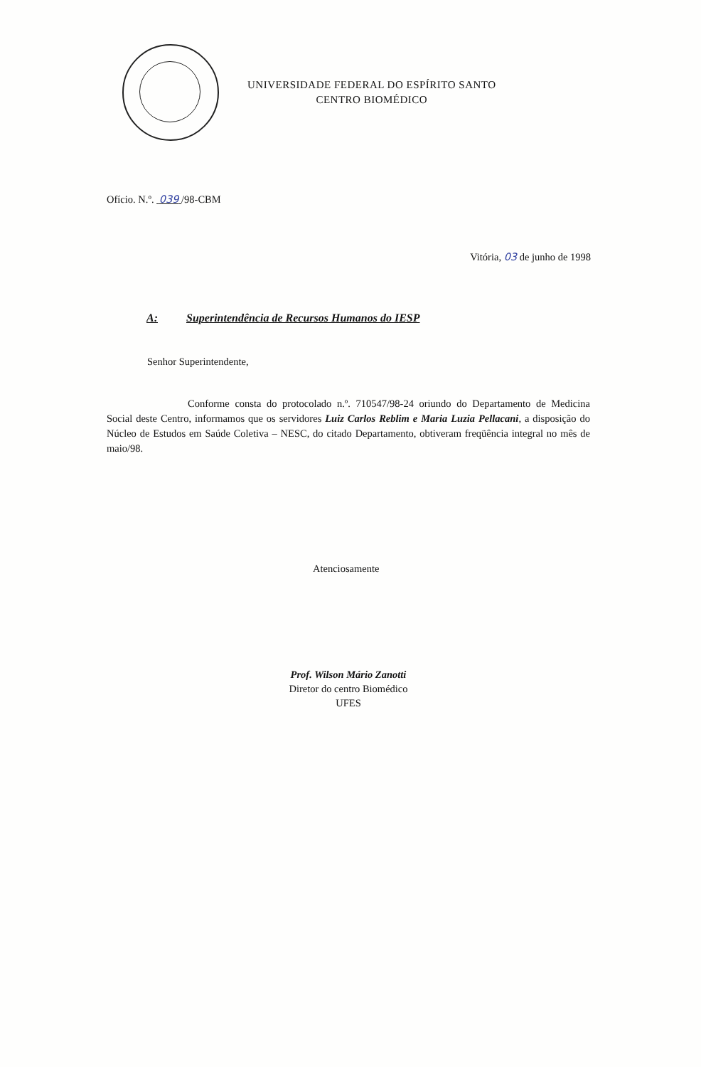UNIVERSIDADE FEDERAL DO ESPÍRITO SANTO
CENTRO BIOMÉDICO
Ofício. N.º. 039 /98-CBM
Vitória, 03 de junho de 1998
A: Superintendência de Recursos Humanos do IESP
Senhor Superintendente,
Conforme consta do protocolado n.º. 710547/98-24 oriundo do Departamento de Medicina Social deste Centro, informamos que os servidores Luiz Carlos Reblim e Maria Luzia Pellacani, a disposição do Núcleo de Estudos em Saúde Coletiva – NESC, do citado Departamento, obtiveram freqüência integral no mês de maio/98.
Atenciosamente
Prof. Wilson Mário Zanotti
Diretor do centro Biomédico
UFES